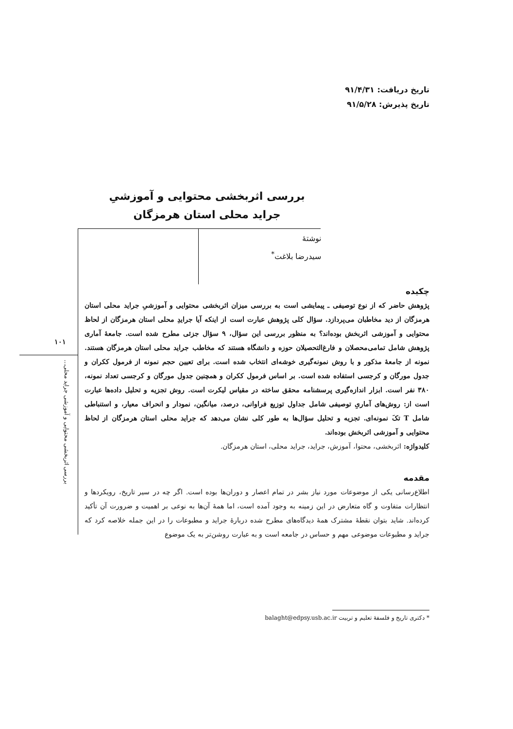تاریخ دریافت: ۹۱/۴/۳۱
تاریخ پذیرش: ۹۱/۵/۲۸
بررسی اثربخشی محتوایی و آموزشیِ جراید محلی استان هرمزگان
نوشتهٔ
سیدرضا بلاغت<sup>*</sup>
۱۰۱
بررسی اثربخشی محتوایی و آموزشی جراید محلی...
چکیده
پژوهش حاضر که از نوع توصیفی ـ پیمایشی است به بررسی میزان اثربخشی محتوایی و آموزشیِ جراید محلی استان هرمزگان از دید مخاطبان می‌پردازد. سؤال کلی پژوهش عبارت است از اینکه آیا جرایدِ محلی استان هرمزگان از لحاظ محتوایی و آموزشی اثربخش بوده‌اند؟ به منظور بررسی این سؤال، ۹ سؤال جزئی مطرح شده است. جامعهٔ آماری پژوهش شامل تمامی‌محصلان و فارغ‌التحصیلان حوزه و دانشگاه هستند که مخاطب جراید محلی استان هرمزگان هستند. نمونه از جامعهٔ مذکور و با روش نمونه‌گیری خوشه‌ای انتخاب شده است. برای تعیین حجم نمونه از فرمول ککران و جدول مورگان و کرجسی استفاده شده است. بر اساس فرمول ککران و همچنین جدول مورگان و کرجسی تعداد نمونه، ۳۸۰ نفر است. ابزار اندازه‌گیری پرسشنامه محقق ساخته در مقیاس لیکرت است. روش تجزیه و تحلیل داده‌ها عبارت است از: روش‌های آماریِ توصیفی شامل جداول توزیع فراوانی، درصد، میانگین، نمودار و انحراف معیار، و استنباطی شامل T تکَ نمونه‌ای. تجزیه و تحلیل سؤال‌ها به طور کلی نشان می‌دهد که جراید محلی استان هرمزگان از لحاظ محتوایی و آموزشی اثربخش بوده‌اند.
کلیدواژه: اثربخشی، محتوا، آموزش، جراید، جراید محلی، استان هرمزگان.
مقدمه
اطلاع‌رسانی یکی از موضوعات مورد نیاز بشر در تمام اعصار و دوران‌ها بوده است. اگر چه در سیر تاریخ، رویکردها و انتظارات متفاوت و گاه متعارض در این زمینه به وجود آمده است، اما همهٔ آن‌ها به نوعی بر اهمیت و ضرورت آن تأکید کرده‌اند. شاید بتوان نقطهٔ مشترک همهٔ دیدگاه‌های مطرح شده دربارهٔ جراید و مطبوعات را در این جمله خلاصه کرد که جراید و مطبوعات موضوعی مهم و حساس در جامعه است و به عبارت روشن‌تر به یک موضوع
* دکتری تاریخ و فلسفهٔ تعلیم و تربیت balaght@edpsy.usb.ac.ir